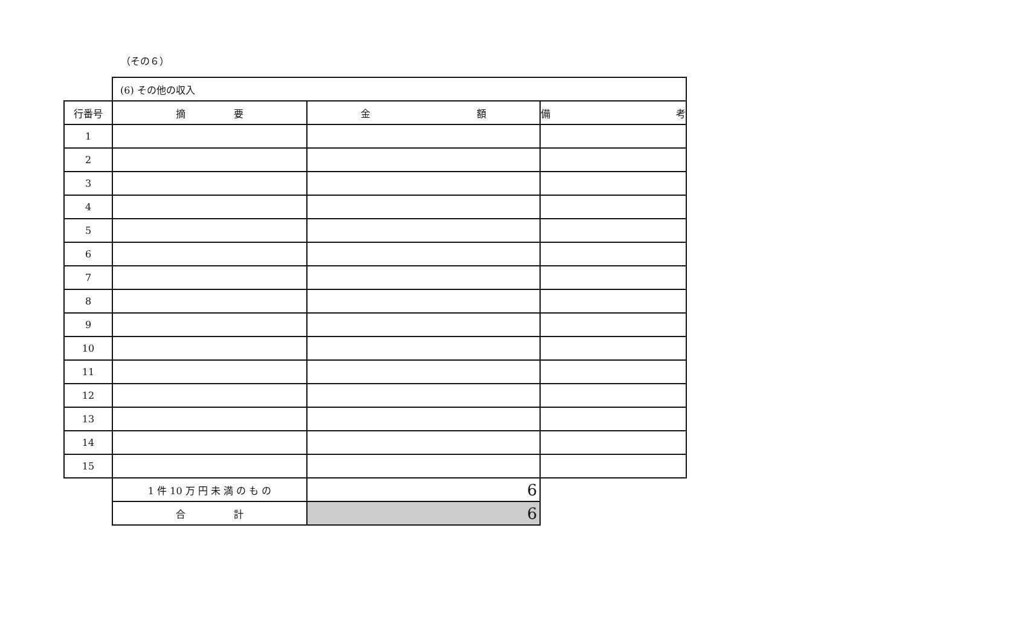（その６）
| | (6) その他の収入 | | |
| 行番号 | 摘 要 | 金 額 | 備 考 |
| 1 | | | |
| 2 | | | |
| 3 | | | |
| 4 | | | |
| 5 | | | |
| 6 | | | |
| 7 | | | |
| 8 | | | |
| 9 | | | |
| 10 | | | |
| 11 | | | |
| 12 | | | |
| 13 | | | |
| 14 | | | |
| 15 | | | |
| | 1 件 10 万 円 未 満 の も の | 6 | |
| | 合 計 | 6 | |